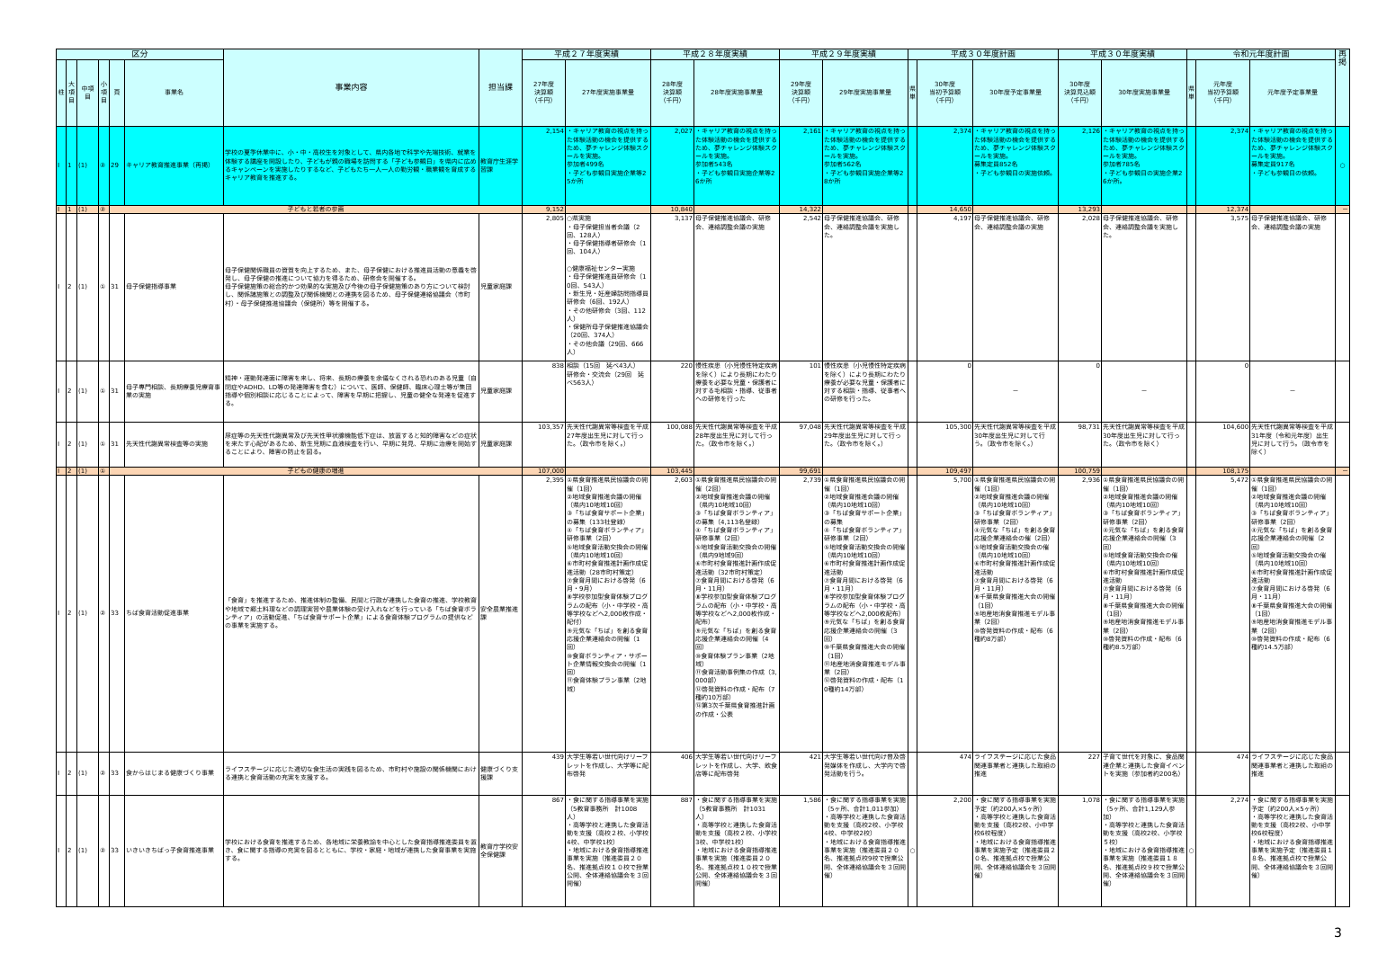| 区分 | | | | | | 事業内容 | 担当課 | 平成２７年度実績 | | 平成２８年度実績 | | 平成２９年度実績 | | 平成３０年度計画 | | | 平成３０年度実績 | | 令和元年度計画 | | | 再 掲 |
| --- | --- | --- | --- | --- | --- | --- | --- | --- | --- | --- | --- | --- | --- | --- | --- | --- | --- | --- | --- | --- | --- | --- |
| 柱 | 大 項 目 | 中項 目 | 小 項 目 | 頁 | 事業名 | | | 27年度 決算額 （千円） | 27年度実施事業量 | 28年度 決算額 （千円） | 28年度実施事業量 | 29年度 決算額 （千円） | 29年度実施事業量 | 県 単 | 30年度 当初予算額 （千円） | 30年度予定事業量 | 30年度 決算見込額 （千円） | 30年度実施事業量 | 県 単 | 元年度 当初予算額 （千円） | 元年度予定事業量 | |
| Ⅰ | 1 | (1) | ② | 29 | キャリア教育推進事業（再掲） | 学校の夏季休業中に、小・中・高校生を対象として、県内各地で科学や先端技術、就業を体験する講座を開設したり、子どもが親の職場を訪問する「子ども参観日」を県内に広めるキャンペーンを実施したりするなど、子どもたち一人一人の勤労観・職業観を育成するキャリア教育を推進する。 | 教育庁生涯学習課 | 2,154 | ・キャリア教育の視点を持った体験活動の機会を提供するため、夢チャレンジ体験スクールを実施。 参加者499名 ・子ども参観日実施企業等25か所 | 2,027 | ・キャリア教育の視点を持った体験活動の機会を提供するため、夢チャレンジ体験スクールを実施。 参加者543名 ・子ども参観日実施企業等26か所 | 2,161 | ・キャリア教育の視点を持った体験活動の機会を提供するため、夢チャレンジ体験スクールを実施。 参加者562名 ・子ども参観日実施企業等28か所 | | 2,374 | ・キャリア教育の視点を持った体験活動の機会を提供するため、夢チャレンジ体験スクールを実施。 募集定員852名 ・子ども参観日の実施依頼。 | 2,126 | ・キャリア教育の視点を持った体験活動の機会を提供するため、夢チャレンジ体験スクールを実施。 参加者785名 ・子ども参観日の実施企業26か所。 | | 2,374 | ・キャリア教育の視点を持った体験活動の機会を提供するため、夢チャレンジ体験スクールを実施。 募集定員917名 ・子ども参観日の依頼。 | ○ |
| Ⅰ | 1 | (1) | ② | 子どもと若者の参画 | | | | 9,152 | | 10,840 | | 14,322 | | | 14,650 | | 13,293 | | | 12,374 | | － |
| Ⅰ | 2 | (1) | ① | 31 | 母子保健指導事業 | 母子保健関係職員の資質を向上するため、また、母子保健における推進員活動の意義を啓発し、母子保健の推進について協力を得るため、研修会を開催する。 母子保健施策の総合的かつ効果的な実施及び今後の母子保健施策のあり方について検討し、関係諸施策との調整及び関係機関との連携を図るため、母子保健連絡協議会（市町村）・母子保健推進協議会（保健所）等を開催する。 | 児童家庭課 | 2,805 | ○県実施 ・母子保健担当者会議（2回、128人） ・母子保健指導者研修会（1回、104人） ○健康福祉センター実施 ・母子保健推進員研修会（10回、543人） ・新生児・妊産婦訪問指導員研修会（6回、192人） ・その他研修会（3回、112人） ・保健所母子保健推進協議会（20回、374人） ・その他会議（29回、666人） | 3,137 | 母子保健推進協議会、研修会、連絡調整会議の実施 | 2,542 | 母子保健推進協議会、研修会、連絡調整会議を実施した。 | | 4,197 | 母子保健推進協議会、研修会、連絡調整会議の実施 | 2,028 | 母子保健推進協議会、研修会、連絡調整会議を実施した。 | | 3,575 | 母子保健推進協議会、研修会、連絡調整会議の実施 | |
| Ⅰ | 2 | (1) | ① | 31 | 母子専門相談、長期療養児療育事業の実施 | 精神・運動発達面に障害を来し、将来、長期の療養を余儀なくされる恐れのある児童（自閉症やADHD、LD等の発達障害を含む）について、医師、保健師、臨床心理士等が集団指導や個別相談に応じることによって、障害を早期に把握し、児童の健全な発達を促進する。 | 児童家庭課 | 838 | 相談（15回 延べ43人） 研修会・交流会（29回 延べ563人） | 220 | 慢性疾患（小児慢性特定疾病を除く）により長期にわたり療養を必要な児童・保護者に対する毛相談・指導、従事者への研修を行った | 101 | 慢性疾患（小児慢性特定疾病を除く）により長期にわたり療養が必要な児童・保護者に対する相談・指導、従事者への研修を行った。 | | 0 | － | 0 | － | | 0 | － | |
| Ⅰ | 2 | (1) | ① | 31 | 先天性代謝異常検査等の実施 | 尿症等の先天性代謝異常及び先天性甲状腺機能低下症は、放置すると知的障害などの症状を来たす心配があるため、新生児期に血液検査を行い、早期に発見、早期に治療を開始することにより、障害の防止を図る。 | 児童家庭課 | 103,357 | 先天性代謝異常等検査を平成27年度出生児に対して行った。（政令市を除く。） | 100,088 | 先天性代謝異常等検査を平成28年度出生児に対して行った。（政令市を除く。） | 97,048 | 先天性代謝異常等検査を平成29年度出生児に対して行った。（政令市を除く。） | | 105,300 | 先天性代謝異常等検査を平成30年度出生児に対して行う。（政令市を除く。） | 98,731 | 先天性代謝異常等検査を平成30年度出生児に対して行った。（政令市を除く） | | 104,600 | 先天性代謝異常等検査を平成31年度（令和元年度）出生児に対して行う。（政令市を除く） | |
| Ⅰ | 2 | (1) | ① | 子どもの健康の増進 | | | | 107,000 | | 103,445 | | 99,691 | | | 109,497 | | 100,759 | | | 108,175 | | － |
| Ⅰ | 2 | (1) | ② | 33 | ちば食育活動促進事業 | 「食育」を推進するため、推進体制の整備、民間と行政が連携した食育の推進、学校教育や地域で郷土料理などの調理実習や農業体験の受け入れなどを行っている「ちば食育ボランティア」の活動促進、「ちば食育サポート企業」による食育体験プログラムの提供などの事業を実施する。 | 安全農業推進課 | 2,395 | ①県食育推進県民協議会の開催（1回） ②地域食育推進会議の開催（県内10地域10回） ③「ちば食育サポート企業」の募集（133社登録） ④「ちば食育ボランティア」研修事業（2回） ⑤地域食育活動交換会の開催（県内10地域10回） ⑥市町村食育推進計画作成促進活動（28市町村策定） ⑦食育月間における啓発（6月・9月） ⑧学校参加型食育体験プログラムの配布（小・中学校・高等学校などへ2,000枚作成・配付） ⑨元気な「ちば」を創る食育応援企業連絡会の開催（1回） ⑩食育ボランティア・サポート企業情報交換会の開催（1回） ⑪食育体験プラン事業（2地域） | 2,603 | ①県食育推進県民協議会の開催（2回） ②地域食育推進会議の開催（県内10地域10回） ③「ちば食育ボランティア」の募集（4,113名登録） ④「ちば食育ボランティア」研修事業（2回） ⑤地域食育活動交換会の開催（県内9地域9回） ⑥市町村食育推進計画作成促進活動（32市町村策定） ⑦食育月間における啓発（6月・11月） ⑧学校参加型食育体験プログラムの配布（小・中学校・高等学校などへ2,000枚作成・配布） ⑨元気な「ちば」を創る食育応援企業連絡会の開催（4回） ⑩食育体験プラン事業（2地域） ⑪食育活動事例集の作成（3,000部） ⑫啓発資料の作成・配布（7種約10万部） ⑬第3次千葉県食育推進計画の作成・公表 | 2,739 | ①県食育推進県民協議会の開催（1回） ②地域食育推進会議の開催（県内10地域10回） ③「ちば食育サポート企業」の募集 ④「ちば食育ボランティア」研修事業（2回） ⑤地域食育活動交換会の開催（県内10地域10回） ⑥市町村食育推進計画作成促進活動 ⑦食育月間における啓発（6月・11月） ⑧学校参加型食育体験プログラムの配布（小・中学校・高等学校などへ2,000枚配布） ⑨元気な「ちば」を創る食育応援企業連絡会の開催（3回） ⑩千葉県食育推進大会の開催（1回） ⑪地産地消食育推進モデル事業（2回） ⑫啓発資料の作成・配布（10種約14万部） | | 5,700 | ①県食育推進県民協議会の開催（1回） ②地域食育推進会議の開催（県内10地域10回） ③「ちば食育ボランティア」研修事業（2回） ④元気な「ちば」を創る食育応援企業連絡会の催（2回） ⑤地域食育活動交換会の催（県内10地域10回） ⑥市町村食育推進計画作成促進活動 ⑦食育月間における啓発（6月・11月） ⑧千葉県食育推進大会の開催（1回） ⑨地産地消食育推進モデル事業（2回） ⑩啓発資料の作成・配布（6種約8万部） | 2,936 | ①県食育推進県民協議会の開催（1回） ②地域食育推進会議の開催（県内10地域10回） ③「ちば食育ボランティア」研修事業（2回） ④元気な「ちば」を創る食育応援企業連絡会の開催（3回） ⑤地域食育活動交換会の催（県内10地域10回） ⑥市町村食育推進計画作成促進活動 ⑦食育月間における啓発（6月・11月） ⑧千葉県食育推進大会の開催（1回） ⑨地産地消食育推進モデル事業（2回） ⑩啓発資料の作成・配布（6種約8.5万部） | | 5,472 | ①県食育推進県民協議会の開催（1回） ②地域食育推進会議の開催（県内10地域10回） ③「ちば食育ボランティア」研修事業（2回） ④元気な「ちば」を創る食育応援企業連絡会の開催（2回） ⑤地域食育活動交換会の催（県内10地域10回） ⑥市町村食育推進計画作成促進活動 ⑦食育月間における啓発（6月・11月） ⑧千葉県食育推進大会の開催（1回） ⑨地産地消食育推進モデル事業（2回） ⑩啓発資料の作成・配布（6種約14.5万部） | |
| Ⅰ | 2 | (1) | ② | 33 | 食からはじまる健康づくり事業 | ライフステージに応じた適切な食生活の実践を図るため、市町村や施設の関係機関における連携と食育活動の充実を支援する。 | 健康づくり支援課 | 439 | 大学生等若い世代向けリーフレットを作成し、大学等に配布啓発 | 406 | 大学生等若い世代向けリーフレットを作成し、大学、飲食店等に配布啓発 | 421 | 大学生等若い世代向け普及啓発媒体を作成し、大学内で啓発活動を行う。 | | 474 | ライフステージに応じた食品関連事業者と連携した取組の推進 | 227 | 子育て世代を対象に、食品関連企業と連携した食育イベントを実施（参加者約200名） | | 474 | ライフステージに応じた食品関連事業者と連携した取組の推進 | |
| Ⅰ | 2 | (1) | ② | 33 | いきいきちばっ子食育推進事業 | 学校における食育を推進するため、各地域に栄養教諭を中心とした食育指導推進委員を置き、食に関する指導の充実を図るとともに、学校・家庭・地域が連携した食育事業を実施する。 | 教育庁学校安全保健課 | 867 | ・食に関する指導事業を実施（5教育事務所 計1008人） ・高等学校と連携した食育活動を支援（高校２校、小学校4校、中学校1校） ・地域における食育指導推進事業を実施（推進委員２０名、推進拠点校１０校で授業公開、全体連絡協議会を３回開催） | 887 | ・食に関する指導事業を実施（5教育事務所 計1031人） ・高等学校と連携した食育活動を支援（高校２校、小学校3校、中学校1校） ・地域における食育指導推進事業を実施（推進委員２０名、推進拠点校１０校で授業公開、全体連絡協議会を３回開催） | 1,586 | ・食に関する指導事業を実施（5ヶ所、合計1,011参加） ・高等学校と連携した食育活動を支援（高校2校、小学校4校、中学校2校） ・地域における食育指導推進事業を実施（推進委員２０名、推進拠点校9校で授業公開、全体連絡協議会を３回開催） | ○ | 2,200 | ・食に関する指導事業を実施予定（約200人×5ヶ所） ・高等学校と連携した食育活動を支援（高校2校、小中学校6校程度） ・地域における食育指導推進事業を実施予定（推進委員２０名、推進拠点校で授業公開、全体連絡協議会を３回開催） | 1,078 | ・食に関する指導事業を実施（5ヶ所、合計1,129人参加） ・高等学校と連携した食育活動を支援（高校2校、小学校５校） ・地域における食育指導推進事業を実施（推進委員１８名、推進拠点校９校で授業公開、全体連絡協議会を３回開催） | ○ | 2,274 | ・食に関する指導事業を実施予定（約200人×5ヶ所） ・高等学校と連携した食育活動を支援（高校2校、小中学校6校程度） ・地域における食育指導推進事業を実施予定（推進委員１８名、推進拠点校で授業公開、全体連絡協議会を３回開催） | |
3